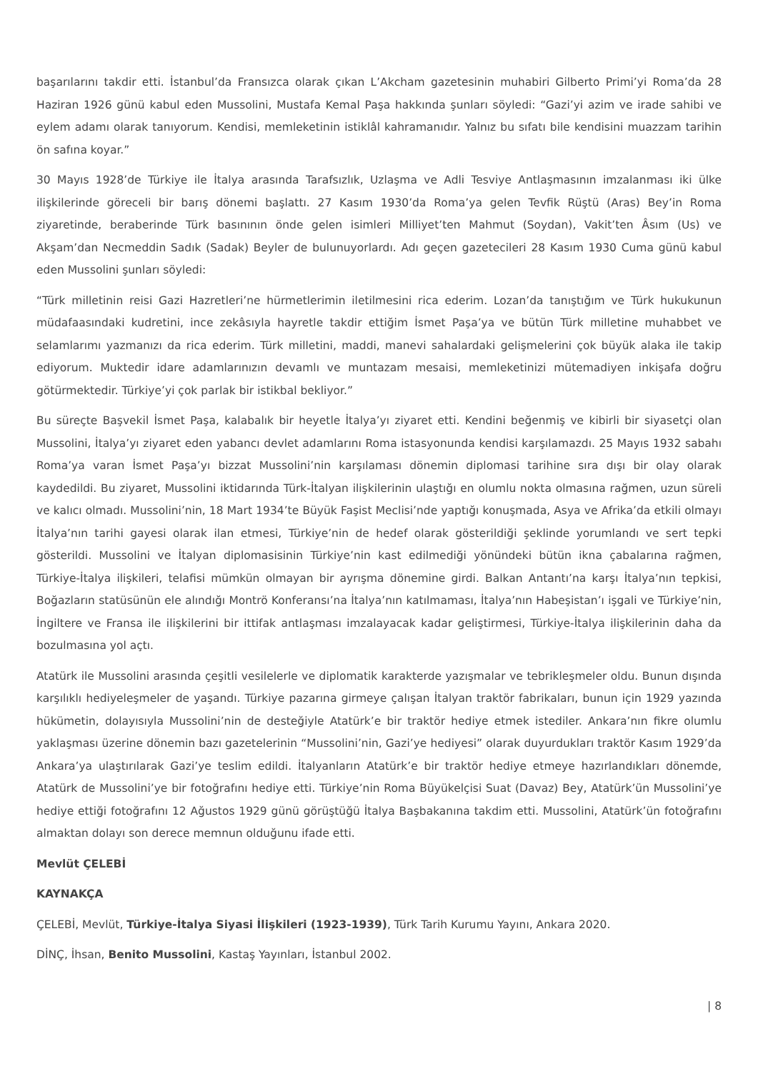başarılarını takdir etti. İstanbul’da Fransızca olarak çıkan L’Akcham gazetesinin muhabiri Gilberto Primi’yi Roma’da 28 Haziran 1926 günü kabul eden Mussolini, Mustafa Kemal Paşa hakkında şunları söyledi: “Gazi’yi azim ve irade sahibi ve eylem adamı olarak tanıyorum. Kendisi, memleketinin istiklâl kahramanıdır. Yalnız bu sıfatı bile kendisini muazzam tarihin ön safına koyar.”
30 Mayıs 1928’de Türkiye ile İtalya arasında Tarafsızlık, Uzlaşma ve Adli Tesviye Antlaşmasının imzalanması iki ülke ilişkilerinde göreceli bir barış dönemi başlattı. 27 Kasım 1930’da Roma’ya gelen Tevfik Rüştü (Aras) Bey’in Roma ziyaretinde, beraberinde Türk basınının önde gelen isimleri Milliyet’ten Mahmut (Soydan), Vakit’ten Âsım (Us) ve Akşam’dan Necmeddin Sadık (Sadak) Beyler de bulunuyorlardı. Adı geçen gazetecileri 28 Kasım 1930 Cuma günü kabul eden Mussolini şunları söyledi:
“Türk milletinin reisi Gazi Hazretleri’ne hürmetlerimin iletilmesini rica ederim. Lozan’da tanıştığım ve Türk hukukunun müdafaasındaki kudretini, ince zekâsıyla hayretle takdir ettiğim İsmet Paşa’ya ve bütün Türk milletine muhabbet ve selamlarımı yazmanızı da rica ederim. Türk milletini, maddi, manevi sahalardaki gelişmelerini çok büyük alaka ile takip ediyorum. Muktedir idare adamlarınızın devamlı ve muntazam mesaisi, memleketinizi mütemadiyen inkişafa doğru götürmektedir. Türkiye’yi çok parlak bir istikbal bekliyor.”
Bu süreçte Başvekil İsmet Paşa, kalabalık bir heyetle İtalya’yı ziyaret etti. Kendini beğenmiş ve kibirli bir siyasetçi olan Mussolini, İtalya’yı ziyaret eden yabancı devlet adamlarını Roma istasyonunda kendisi karşılamazdı. 25 Mayıs 1932 sabahı Roma’ya varan İsmet Paşa’yı bizzat Mussolini’nin karşılaması dönemin diplomasi tarihine sıra dışı bir olay olarak kaydedildi. Bu ziyaret, Mussolini iktidarında Türk-İtalyan ilişkilerinin ulaştığı en olumlu nokta olmasına rağmen, uzun süreli ve kalıcı olmadı. Mussolini’nin, 18 Mart 1934’te Büyük Faşist Meclisi’nde yaptığı konuşmada, Asya ve Afrika’da etkili olmayı İtalya’nın tarihi gayesi olarak ilan etmesi, Türkiye’nin de hedef olarak gösterildiği şeklinde yorumlandı ve sert tepki gösterildi. Mussolini ve İtalyan diplomasisinin Türkiye’nin kast edilmediği yönündeki bütün ikna çabalarına rağmen, Türkiye-İtalya ilişkileri, telafisi mümkün olmayan bir ayrışma dönemine girdi. Balkan Antantı’na karşı İtalya’nın tepkisi, Boğazların statüsünün ele alındığı Montrö Konferansı’na İtalya’nın katılmaması, İtalya’nın Habeşistan’ı işgali ve Türkiye’nin, İngiltere ve Fransa ile ilişkilerini bir ittifak antlaşması imzalayacak kadar geliştirmesi, Türkiye-İtalya ilişkilerinin daha da bozulmasına yol açtı.
Atatürk ile Mussolini arasında çeşitli vesilelerle ve diplomatik karakterde yazışmalar ve tebrikleşmeler oldu. Bunun dışında karşılıklı hediyeleşmeler de yaşandı. Türkiye pazarına girmeye çalışan İtalyan traktör fabrikaları, bunun için 1929 yazında hükümetin, dolayısıyla Mussolini’nin de desteğiyle Atatürk’e bir traktör hediye etmek istediler. Ankara’nın fikre olumlu yaklaşması üzerine dönemin bazı gazetelerinin “Mussolini’nin, Gazi’ye hediyesi” olarak duyurdukları traktör Kasım 1929’da Ankara’ya ulaştırılarak Gazi’ye teslim edildi. İtalyanların Atatürk’e bir traktör hediye etmeye hazırlandıkları dönemde, Atatürk de Mussolini’ye bir fotoğrafını hediye etti. Türkiye’nin Roma Büyükelçisi Suat (Davaz) Bey, Atatürk’ün Mussolini’ye hediye ettiği fotoğrafını 12 Ağustos 1929 günü görüştüğü İtalya Başbakanına takdim etti. Mussolini, Atatürk’ün fotoğrafını almaktan dolayı son derece memnun olduğunu ifade etti.
Mevlüt ÇELEBİ
KAYNAKÇA
ÇELEBİ, Mevlüt, Türkiye-İtalya Siyasi İlişkileri (1923-1939), Türk Tarih Kurumu Yayını, Ankara 2020.
DİNÇ, İhsan, Benito Mussolini, Kastaş Yayınları, İstanbul 2002.
| 8